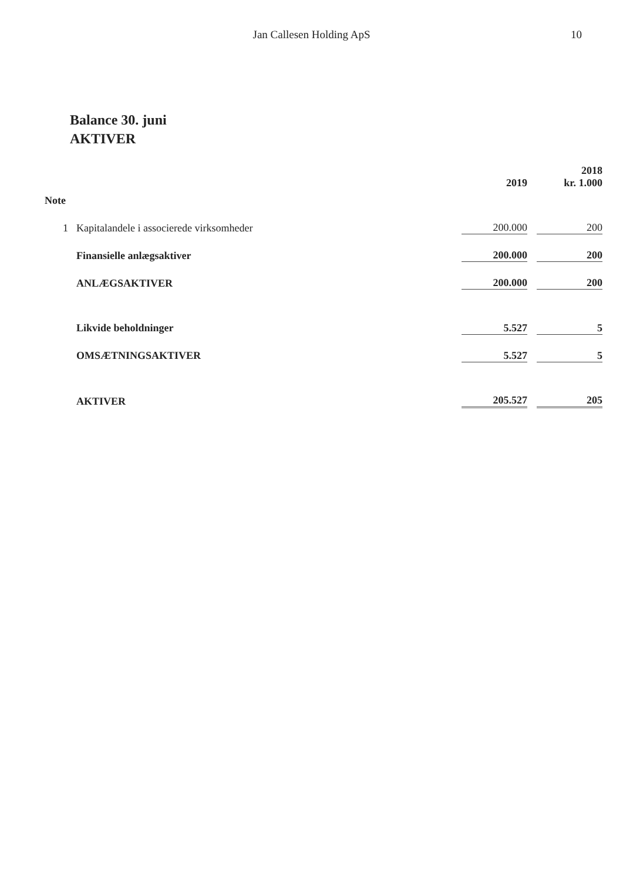Jan Callesen Holding ApS
10
Balance 30. juni
AKTIVER
| | | | 2019 | | 2018 kr. 1.000 |
| --- | --- | --- | --- | --- | --- |
| Note | | | | | |
| 1 | Kapitalandele i associerede virksomheder | | 200.000 | | 200 |
| | Finansielle anlægsaktiver | | 200.000 | | 200 |
| | ANLÆGSAKTIVER | | 200.000 | | 200 |
| | Likvide beholdninger | | 5.527 | | 5 |
| | OMSÆTNINGSAKTIVER | | 5.527 | | 5 |
| | AKTIVER | | 205.527 | | 205 |